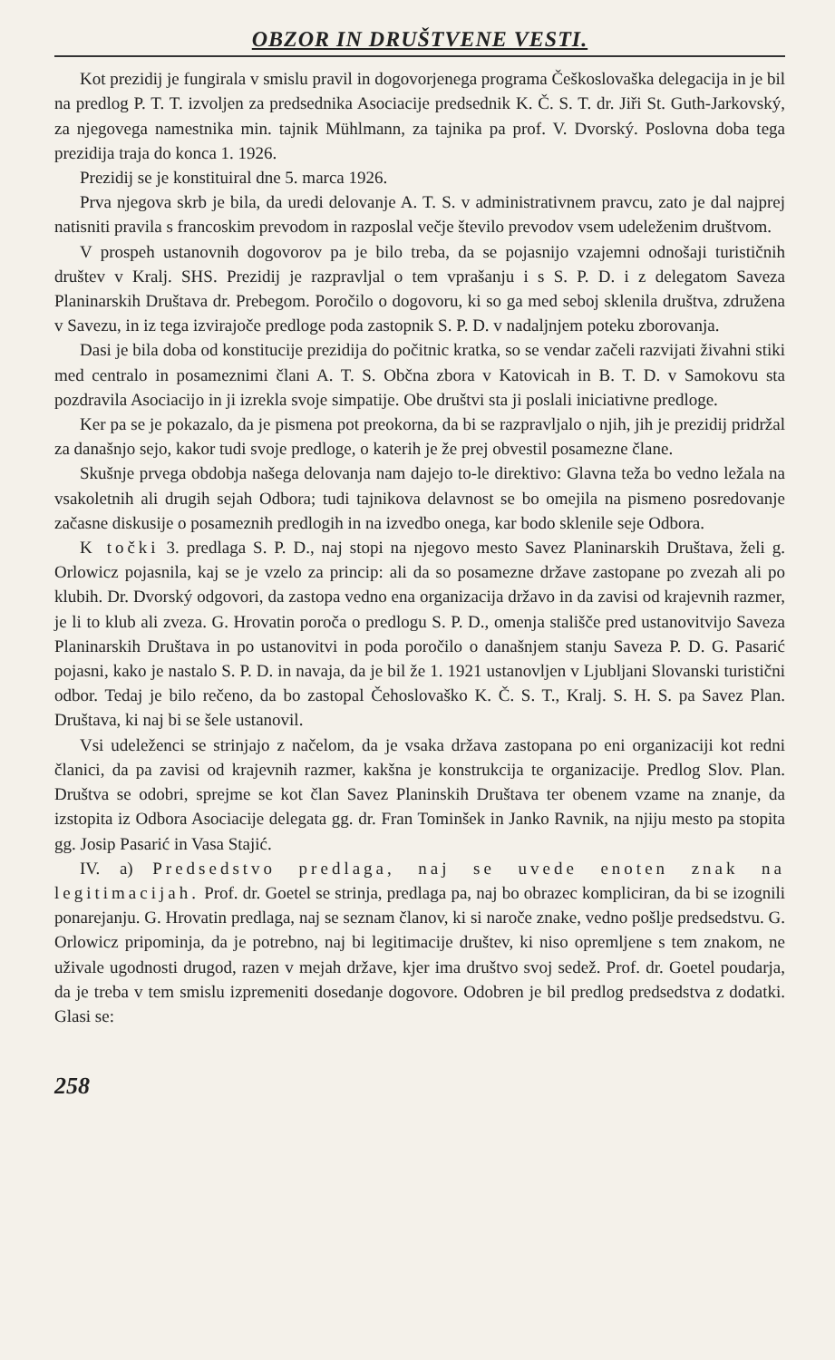OBZOR IN DRUŠTVENE VESTI.
Kot prezidij je fungirala v smislu pravil in dogovorjenega programa Češkoslovaška delegacija in je bil na predlog P. T. T. izvoljen za predsednika Asociacije predsednik K. Č. S. T. dr. Jiři St. Guth-Jarkovský, za njegovega namestnika min. tajnik Mühlmann, za tajnika pa prof. V. Dvorský. Poslovna doba tega prezidija traja do konca 1. 1926.
Prezidij se je konstituiral dne 5. marca 1926.
Prva njegova skrb je bila, da uredi delovanje A. T. S. v administrativnem pravcu, zato je dal najprej natisniti pravila s francoskim prevodom in razposlal večje število prevodov vsem udeleženim društvom.
V prospeh ustanovnih dogovorov pa je bilo treba, da se pojasnijo vzajemni odnošaji turističnih društev v Kralj. SHS. Prezidij je razpravljal o tem vprašanju i s S. P. D. i z delegatom Saveza Planinarskih Društava dr. Prebegom. Poročilo o dogovoru, ki so ga med seboj sklenila društva, združena v Savezu, in iz tega izvirajoče predloge poda zastopnik S. P. D. v nadaljnjem poteku zborovanja.
Dasi je bila doba od konstitucije prezidija do počitnic kratka, so se vendar začeli razvijati živahni stiki med centralo in posameznimi člani A. T. S. Občna zbora v Katovicah in B. T. D. v Samokovu sta pozdravila Asociacijo in ji izrekla svoje simpatije. Obe društvi sta ji poslali iniciativne predloge.
Ker pa se je pokazalo, da je pismena pot preokorna, da bi se razpravljalo o njih, jih je prezidij pridržal za današnjo sejo, kakor tudi svoje predloge, o katerih je že prej obvestil posamezne člane.
Skušnje prvega obdobja našega delovanja nam dajejo to-le direktivo: Glavna teža bo vedno ležala na vsakoletnih ali drugih sejah Odbora; tudi tajnikova delavnost se bo omejila na pismeno posredovanje začasne diskusije o posameznih predlogih in na izvedbo onega, kar bodo sklenile seje Odbora.
K točki 3. predlaga S. P. D., naj stopi na njegovo mesto Savez Planinarskih Društava, želi g. Orlowicz pojasnila, kaj se je vzelo za princip: ali da so posamezne države zastopane po zvezah ali po klubih. Dr. Dvorský odgovori, da zastopa vedno ena organizacija državo in da zavisi od krajevnih razmer, je li to klub ali zveza. G. Hrovatin poroča o predlogu S. P. D., omenja stališče pred ustanovitvijo Saveza Planinarskih Društava in po ustanovitvi in poda poročilo o današnjem stanju Saveza P. D. G. Pasarić pojasni, kako je nastalo S. P. D. in navaja, da je bil že 1. 1921 ustanovljen v Ljubljani Slovanski turistični odbor. Tedaj je bilo rečeno, da bo zastopal Čehoslovaško K. Č. S. T., Kralj. S. H. S. pa Savez Plan. Društava, ki naj bi se šele ustanovil.
Vsi udeleženci se strinjajo z načelom, da je vsaka država zastopana po eni organizaciji kot redni članici, da pa zavisi od krajevnih razmer, kakšna je konstrukcija te organizacije. Predlog Slov. Plan. Društva se odobri, sprejme se kot član Savez Planinskih Društava ter obenem vzame na znanje, da izstopita iz Odbora Asociacije delegata gg. dr. Fran Tominšek in Janko Ravnik, na njiju mesto pa stopita gg. Josip Pasarić in Vasa Stajić.
IV. a) Predsedstvo predlaga, naj se uvede enoten znak na legitimacijah. Prof. dr. Goetel se strinja, predlaga pa, naj bo obrazec kompliciran, da bi se izognili ponarejanju. G. Hrovatin predlaga, naj se seznam članov, ki si naroče znake, vedno pošlje predsedstvu. G. Orlowicz pripominja, da je potrebno, naj bi legitimacije društev, ki niso opremljene s tem znakom, ne uživale ugodnosti drugod, razen v mejah države, kjer ima društvo svoj sedež. Prof. dr. Goetel poudarja, da je treba v tem smislu izpremeniti dosedanje dogovore. Odobren je bil predlog predsedstva z dodatki. Glasi se:
258